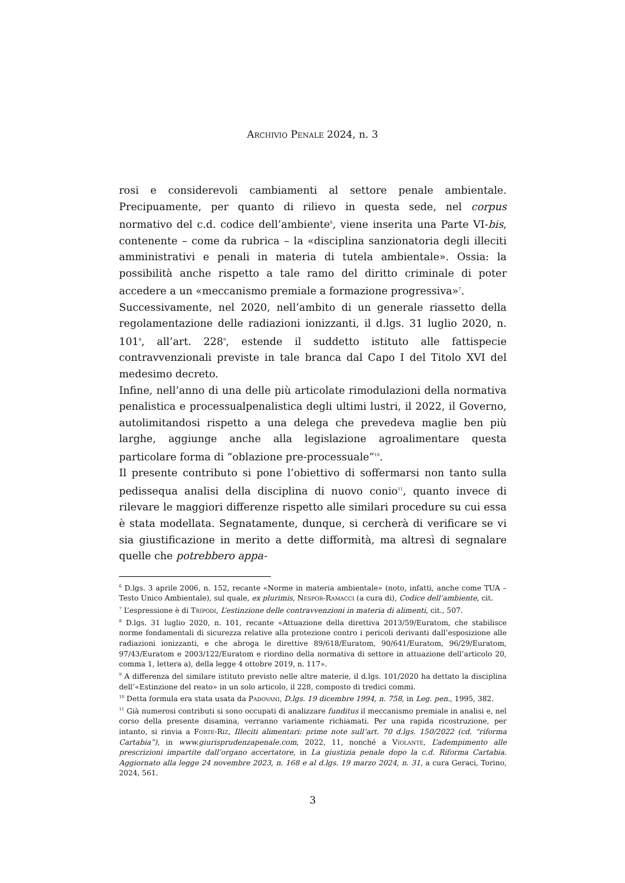Archivio Penale 2024, n. 3
rosi e considerevoli cambiamenti al settore penale ambientale. Precipuamente, per quanto di rilievo in questa sede, nel corpus normativo del c.d. codice dell’ambiente<sup>6</sup>, viene inserita una Parte VI-bis, contenente – come da rubrica – la «disciplina sanzionatoria degli illeciti amministrativi e penali in materia di tutela ambientale». Ossia: la possibilità anche rispetto a tale ramo del diritto criminale di poter accedere a un «meccanismo premiale a formazione progressiva»<sup>7</sup>.
Successivamente, nel 2020, nell’ambito di un generale riassetto della regolamentazione delle radiazioni ionizzanti, il d.lgs. 31 luglio 2020, n. 101<sup>8</sup>, all’art. 228<sup>9</sup>, estende il suddetto istituto alle fattispecie contravvenzionali previste in tale branca dal Capo I del Titolo XVI del medesimo decreto.
Infine, nell’anno di una delle più articolate rimodulazioni della normativa penalistica e processualpenalistica degli ultimi lustri, il 2022, il Governo, autolimitandosi rispetto a una delega che prevedeva maglie ben più larghe, aggiunge anche alla legislazione agroalimentare questa particolare forma di “oblazione pre-processuale”<sup>10</sup>.
Il presente contributo si pone l’obiettivo di soffermarsi non tanto sulla pedissequa analisi della disciplina di nuovo conio<sup>11</sup>, quanto invece di rilevare le maggiori differenze rispetto alle similari procedure su cui essa è stata modellata. Segnatamente, dunque, si cercherà di verificare se vi sia giustificazione in merito a dette difformità, ma altresì di segnalare quelle che potrebbero appa-
<sup>6</sup> D.lgs. 3 aprile 2006, n. 152, recante «Norme in materia ambientale» (noto, infatti, anche come TUA – Testo Unico Ambientale), sul quale, ex plurimis, Nespor-Ramacci (a cura di), Codice dell’ambiente, cit.
<sup>7</sup> L’espressione è di Tripodi, L’estinzione delle contravvenzioni in materia di alimenti, cit., 507.
<sup>8</sup> D.lgs. 31 luglio 2020, n. 101, recante «Attuazione della direttiva 2013/59/Euratom, che stabilisce norme fondamentali di sicurezza relative alla protezione contro i pericoli derivanti dall’esposizione alle radiazioni ionizzanti, e che abroga le direttive 89/618/Euratom, 90/641/Euratom, 96/29/Euratom, 97/43/Euratom e 2003/122/Euratom e riordino della normativa di settore in attuazione dell’articolo 20, comma 1, lettera a), della legge 4 ottobre 2019, n. 117».
<sup>9</sup> A differenza del similare istituto previsto nelle altre materie, il d.lgs. 101/2020 ha dettato la disciplina dell’«Estinzione del reato» in un solo articolo, il 228, composto di tredici commi.
<sup>10</sup> Detta formula era stata usata da Padovani, D.lgs. 19 dicembre 1994, n. 758, in Leg. pen., 1995, 382.
<sup>11</sup> Già numerosi contributi si sono occupati di analizzare funditus il meccanismo premiale in analisi e, nel corso della presente disamina, verranno variamente richiamati. Per una rapida ricostruzione, per intanto, si rinvia a Forte-Riz, Illeciti alimentari: prime note sull’art. 70 d.lgs. 150/2022 (cd. “riforma Cartabia”), in www.giurisprudenzapenale.com, 2022, 11, nonché a Violante, L’adempimento alle prescrizioni impartite dall’organo accertatore, in La giustizia penale dopo la c.d. Riforma Cartabia. Aggiornato alla legge 24 novembre 2023, n. 168 e al d.lgs. 19 marzo 2024, n. 31, a cura Geraci, Torino, 2024, 561.
3